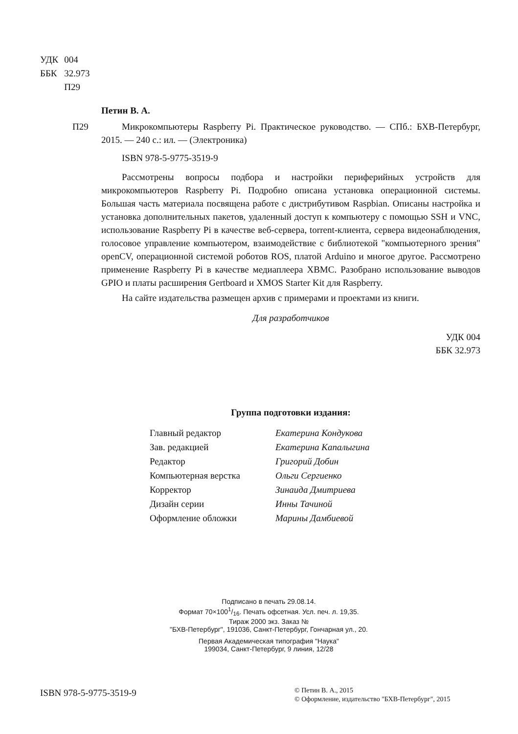| УДК | 004 |
| ББК | 32.973 |
| | П29 |
Петин В. А.
П29
Микрокомпьютеры Raspberry Pi. Практическое руководство. — СПб.: БХВ-Петербург, 2015. — 240 с.: ил. — (Электроника)
ISBN 978-5-9775-3519-9
Рассмотрены вопросы подбора и настройки периферийных устройств для микрокомпьютеров Raspberry Pi. Подробно описана установка операционной системы. Большая часть материала посвящена работе с дистрибутивом Raspbian. Описаны настройка и установка дополнительных пакетов, удаленный доступ к компьютеру с помощью SSH и VNC, использование Raspberry Pi в качестве веб-сервера, torrent-клиента, сервера видеонаблюдения, голосовое управление компьютером, взаимодействие с библиотекой "компьютерного зрения" openCV, операционной системой роботов ROS, платой Arduino и многое другое. Рассмотрено применение Raspberry Pi в качестве медиаплеера XBMC. Разобрано использование выводов GPIO и платы расширения Gertboard и XMOS Starter Kit для Raspberry.
На сайте издательства размещен архив с примерами и проектами из книги.
Для разработчиков
УДК 004
ББК 32.973
Группа подготовки издания:
| Главный редактор | Екатерина Кондукова |
| Зав. редакцией | Екатерина Капалыгина |
| Редактор | Григорий Добин |
| Компьютерная верстка | Ольги Сергиенко |
| Корректор | Зинаида Дмитриева |
| Дизайн серии | Инны Тачиной |
| Оформление обложки | Марины Дамбиевой |
Подписано в печать 29.08.14.
Формат 70×1001/16. Печать офсетная. Усл. печ. л. 19,35.
Тираж 2000 экз. Заказ №
"БХВ-Петербург", 191036, Санкт-Петербург, Гончарная ул., 20.
Первая Академическая типография "Наука"
199034, Санкт-Петербург, 9 линия, 12/28
ISBN 978-5-9775-3519-9
© Петин В. А., 2015
© Оформление, издательство "БХВ-Петербург", 2015